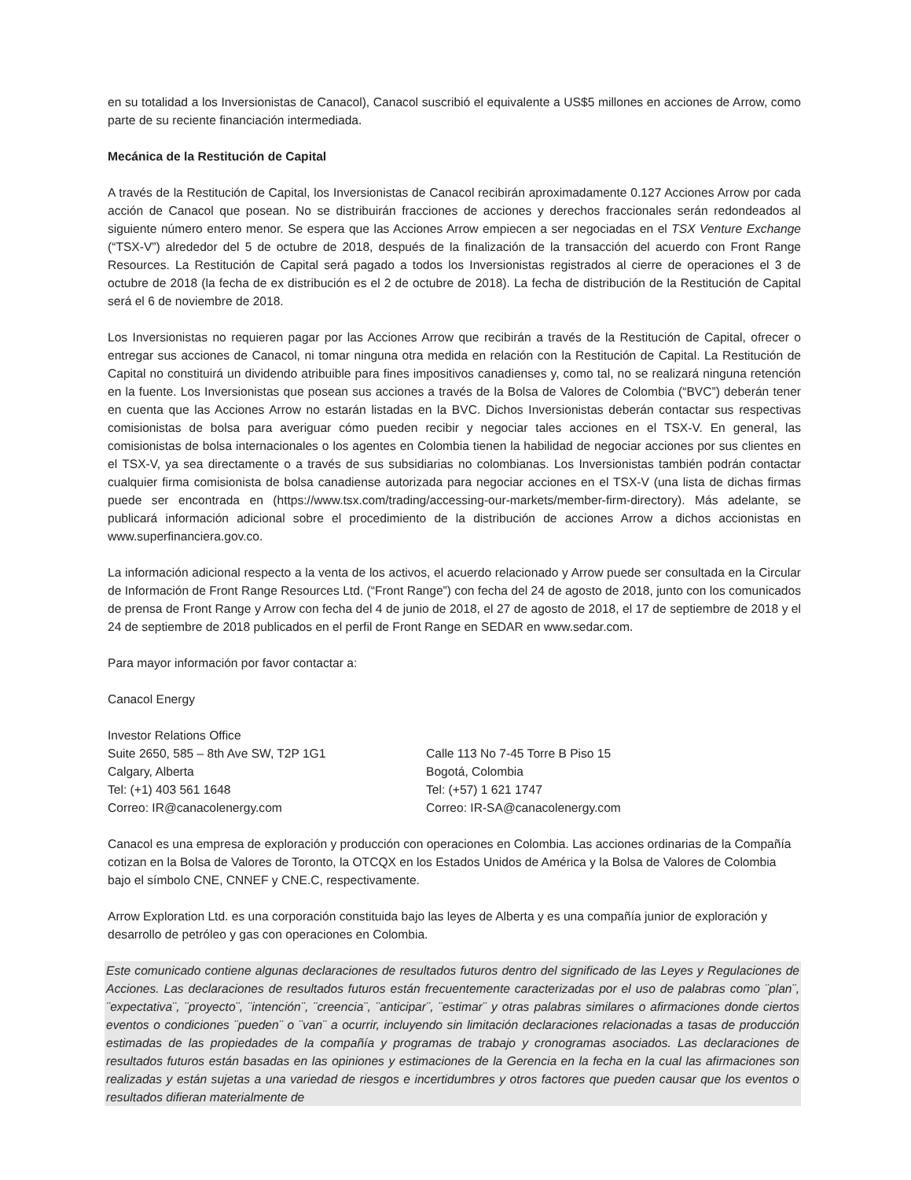en su totalidad a los Inversionistas de Canacol), Canacol suscribió el equivalente a US$5 millones en acciones de Arrow, como parte de su reciente financiación intermediada.
Mecánica de la Restitución de Capital
A través de la Restitución de Capital, los Inversionistas de Canacol recibirán aproximadamente 0.127 Acciones Arrow por cada acción de Canacol que posean. No se distribuirán fracciones de acciones y derechos fraccionales serán redondeados al siguiente número entero menor. Se espera que las Acciones Arrow empiecen a ser negociadas en el TSX Venture Exchange (“TSX-V”) alrededor del 5 de octubre de 2018, después de la finalización de la transacción del acuerdo con Front Range Resources. La Restitución de Capital será pagado a todos los Inversionistas registrados al cierre de operaciones el 3 de octubre de 2018 (la fecha de ex distribución es el 2 de octubre de 2018). La fecha de distribución de la Restitución de Capital será el 6 de noviembre de 2018.
Los Inversionistas no requieren pagar por las Acciones Arrow que recibirán a través de la Restitución de Capital, ofrecer o entregar sus acciones de Canacol, ni tomar ninguna otra medida en relación con la Restitución de Capital. La Restitución de Capital no constituirá un dividendo atribuible para fines impositivos canadienses y, como tal, no se realizará ninguna retención en la fuente. Los Inversionistas que posean sus acciones a través de la Bolsa de Valores de Colombia (“BVC”) deberán tener en cuenta que las Acciones Arrow no estarán listadas en la BVC. Dichos Inversionistas deberán contactar sus respectivas comisionistas de bolsa para averiguar cómo pueden recibir y negociar tales acciones en el TSX-V. En general, las comisionistas de bolsa internacionales o los agentes en Colombia tienen la habilidad de negociar acciones por sus clientes en el TSX-V, ya sea directamente o a través de sus subsidiarias no colombianas. Los Inversionistas también podrán contactar cualquier firma comisionista de bolsa canadiense autorizada para negociar acciones en el TSX-V (una lista de dichas firmas puede ser encontrada en (https://www.tsx.com/trading/accessing-our-markets/member-firm-directory). Más adelante, se publicará información adicional sobre el procedimiento de la distribución de acciones Arrow a dichos accionistas en www.superfinanciera.gov.co.
La información adicional respecto a la venta de los activos, el acuerdo relacionado y Arrow puede ser consultada en la Circular de Información de Front Range Resources Ltd. (“Front Range”) con fecha del 24 de agosto de 2018, junto con los comunicados de prensa de Front Range y Arrow con fecha del 4 de junio de 2018, el 27 de agosto de 2018, el 17 de septiembre de 2018 y el 24 de septiembre de 2018 publicados en el perfil de Front Range en SEDAR en www.sedar.com.
Para mayor información por favor contactar a:
Canacol Energy
Investor Relations Office
Suite 2650, 585 – 8th Ave SW, T2P 1G1
Calgary, Alberta
Tel: (+1) 403 561 1648
Correo: IR@canacolenergy.com
Calle 113 No 7-45 Torre B Piso 15
Bogotá, Colombia
Tel: (+57) 1 621 1747
Correo: IR-SA@canacolenergy.com
Canacol es una empresa de exploración y producción con operaciones en Colombia. Las acciones ordinarias de la Compañía cotizan en la Bolsa de Valores de Toronto, la OTCQX en los Estados Unidos de América y la Bolsa de Valores de Colombia bajo el símbolo CNE, CNNEF y CNE.C, respectivamente.
Arrow Exploration Ltd. es una corporación constituida bajo las leyes de Alberta y es una compañía junior de exploración y desarrollo de petróleo y gas con operaciones en Colombia.
Este comunicado contiene algunas declaraciones de resultados futuros dentro del significado de las Leyes y Regulaciones de Acciones. Las declaraciones de resultados futuros están frecuentemente caracterizadas por el uso de palabras como ¨plan¨, ¨expectativa¨, ¨proyecto¨, ¨intención¨, ¨creencia¨, ¨anticipar¨, ¨estimar¨ y otras palabras similares o afirmaciones donde ciertos eventos o condiciones ¨pueden¨ o ¨van¨ a ocurrir, incluyendo sin limitación declaraciones relacionadas a tasas de producción estimadas de las propiedades de la compañía y programas de trabajo y cronogramas asociados. Las declaraciones de resultados futuros están basadas en las opiniones y estimaciones de la Gerencia en la fecha en la cual las afirmaciones son realizadas y están sujetas a una variedad de riesgos e incertidumbres y otros factores que pueden causar que los eventos o resultados difieran materialmente de